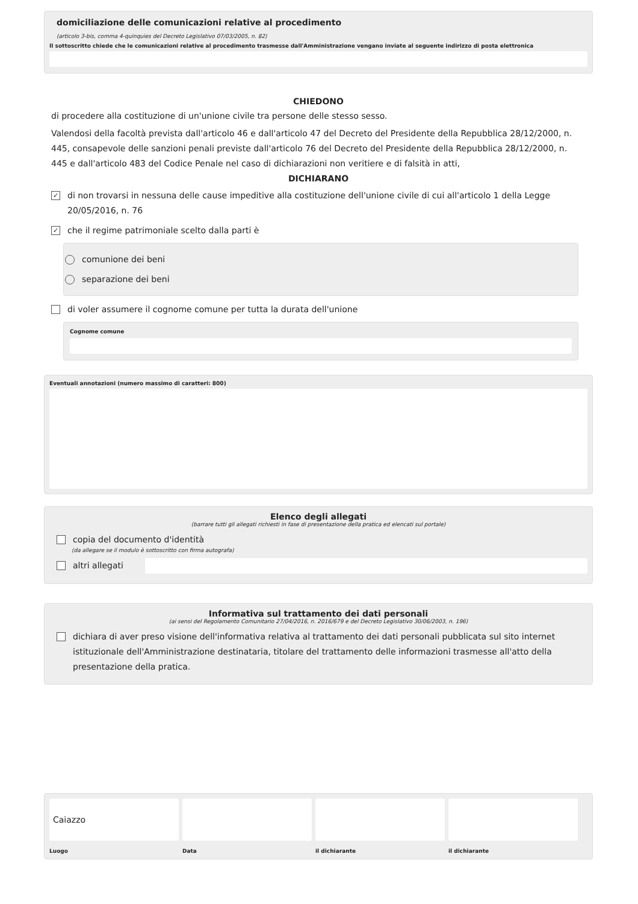domiciliazione delle comunicazioni relative al procedimento
(articolo 3-bis, comma 4-quinquies del Decreto Legislativo 07/03/2005, n. 82)
Il sottoscritto chiede che le comunicazioni relative al procedimento trasmesse dall'Amministrazione vengano inviate al seguente indirizzo di posta elettronica
CHIEDONO
di procedere alla costituzione di un'unione civile tra persone delle stesso sesso.
Valendosi della facoltà prevista dall'articolo 46 e dall'articolo 47 del Decreto del Presidente della Repubblica 28/12/2000, n. 445, consapevole delle sanzioni penali previste dall'articolo 76 del Decreto del Presidente della Repubblica 28/12/2000, n. 445 e dall'articolo 483 del Codice Penale nel caso di dichiarazioni non veritiere e di falsità in atti,
DICHIARANO
✓
di non trovarsi in nessuna delle cause impeditive alla costituzione dell'unione civile di cui all'articolo 1 della Legge 20/05/2016, n. 76
✓
che il regime patrimoniale scelto dalla parti è
comunione dei beni
separazione dei beni
di voler assumere il cognome comune per tutta la durata dell'unione
Cognome comune
Eventuali annotazioni (numero massimo di caratteri: 800)
Elenco degli allegati
(barrare tutti gli allegati richiesti in fase di presentazione della pratica ed elencati sul portale)
copia del documento d'identità
(da allegare se il modulo è sottoscritto con firma autografa)
altri allegati
Informativa sul trattamento dei dati personali
(ai sensi del Regolamento Comunitario 27/04/2016, n. 2016/679 e del Decreto Legislativo 30/06/2003, n. 196)
dichiara di aver preso visione dell'informativa relativa al trattamento dei dati personali pubblicata sul sito internet istituzionale dell'Amministrazione destinataria, titolare del trattamento delle informazioni trasmesse all'atto della presentazione della pratica.
Caiazzo
Luogo
Data il dichiarante il dichiarante